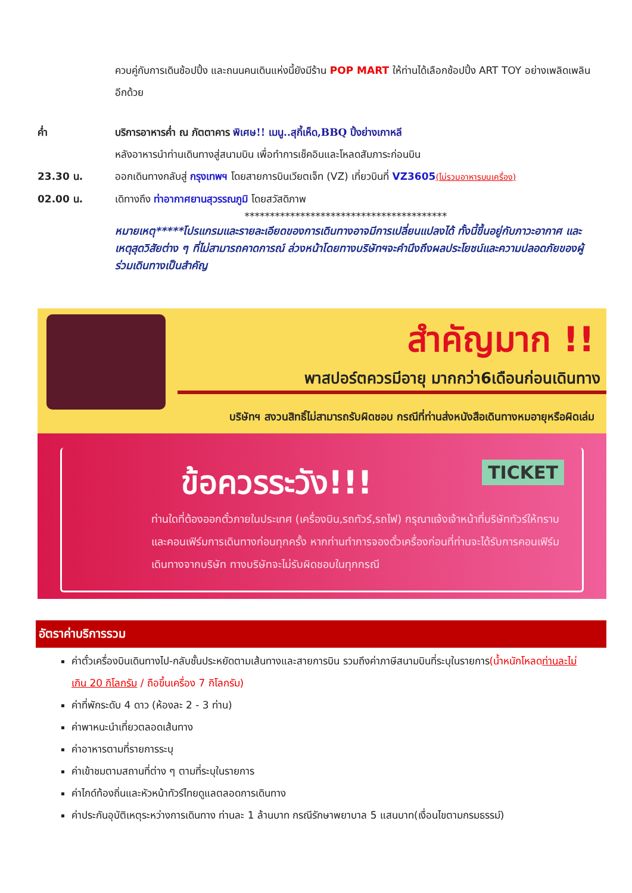ควบคู่กับการเดินช้อปปิ้ง และถนนคนเดินแห่งนี้ยังมีร้าน POP MART ให้ท่านได้เลือกช้อปปิ้ง ART TOY อย่างเพลิดเพลินอีกด้วย
ค่ำ บริการอาหารค่ำ ณ ภัตตาคาร พิเศษ!! เมนู..สุกี้เห็ด,BBQ ปิ้งย่างเกาหลี
หลังอาหารนำท่านเดินทางสู่สนามบิน เพื่อทำการเช็คอินและโหลดสัมภาระก่อนบิน
23.30 น. ออกเดินทางกลับสู่ กรุงเทพฯ โดยสายการบินเวียตเจ็ท (VZ) เที่ยวบินที่ VZ3605(ไม่รวมอาหารบนเครื่อง)
02.00 น. เดิทางถึง ท่าอากาศยานสุวรรณภูมิ โดยสวัสดิภาพ
****************************************
หมายเหตุ*****โปรแกรมและรายละเอียดของการเดินทางอาจมีการเปลี่ยนแปลงได้ ทั้งนี้ขึ้นอยู่กับภาวะอากาศ และเหตุสุดวิสัยต่าง ๆ ที่ไม่สามารถคาดการณ์ ล่วงหน้าโดยทางบริษัทฯจะคำนึงถึงผลประโยชน์และความปลอดภัยของผู้ร่วมเดินทางเป็นสำคัญ
สำคัญมาก !!
พาสปอร์ตควรมีอายุ มากกว่า6เดือนก่อนเดินทาง
บริษัทฯ สงวนสิทธิ์ไม่สามารถรับผิดชอบ กรณีที่ท่านส่งหนังสือเดินทางหมอายุหรือผิดเล่ม
ข้อควรระวัง!!! TICKET
ท่านใดที่ต้องออกตั๋วภายในประเทศ (เครื่องบิน,รถทัวร์,รถไฟ) กรุณาแจ้งเจ้าหน้าที่บริษัททัวร์ให้ทราบและคอนเฟิร์มการเดินทางก่อนทุกครั้ง หากท่านทำการจองตั๋วเครื่องก่อนที่ท่านจะได้รับการคอนเฟิร์มเดินทางจากบริษัท ทางบริษัทจะไม่รับผิดชอบในทุกกรณี
อัตราค่าบริการรวม
ค่าตั๋วเครื่องบินเดินทางไป-กลับชั้นประหยัดตามเส้นทางและสายการบิน รวมถึงค่าภาษีสนามบินที่ระบุในรายการ(น้ำหนักโหลดท่านละไม่เกิน 20 กิโลกรัม / ถือขึ้นเครื่อง 7 กิโลกรัม)
ค่าที่พักระดับ 4 ดาว (ห้องละ 2 - 3 ท่าน)
ค่าพาหนะนำเที่ยวตลอดเส้นทาง
ค่าอาหารตามที่รายการระบุ
ค่าเข้าชมตามสถานที่ต่าง ๆ ตามที่ระบุในรายการ
ค่าไกด์ท้องถิ่นและหัวหน้าทัวร์ไทยดูแลตลอดการเดินทาง
ค่าประกันอุบัติเหตุระหว่างการเดินทาง ท่านละ 1 ล้านบาท กรณีรักษาพยาบาล 5 แสนบาท(เงื่อนไขตามกรมธรรม์)